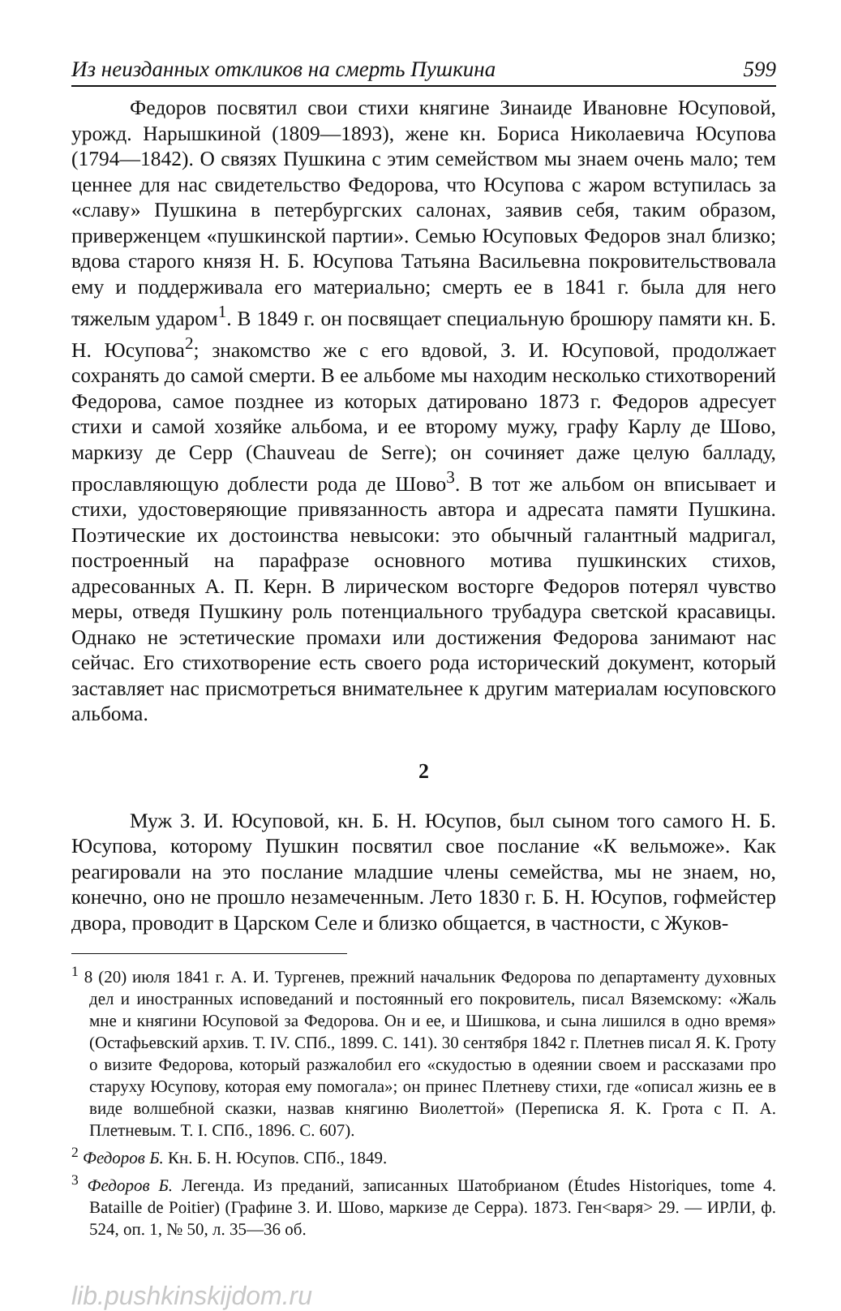Из неизданных откликов на смерть Пушкина 599
Федоров посвятил свои стихи княгине Зинаиде Ивановне Юсуповой, урожд. Нарышкиной (1809—1893), жене кн. Бориса Николаевича Юсупова (1794—1842). О связях Пушкина с этим семейством мы знаем очень мало; тем ценнее для нас свидетельство Федорова, что Юсупова с жаром вступилась за «славу» Пушкина в петербургских салонах, заявив себя, таким образом, приверженцем «пушкинской партии». Семью Юсуповых Федоров знал близко; вдова старого князя Н. Б. Юсупова Татьяна Васильевна покровительствовала ему и поддерживала его материально; смерть ее в 1841 г. была для него тяжелым ударом<sup>1</sup>. В 1849 г. он посвящает специальную брошюру памяти кн. Б. Н. Юсупова<sup>2</sup>; знакомство же с его вдовой, З. И. Юсуповой, продолжает сохранять до самой смерти. В ее альбоме мы находим несколько стихотворений Федорова, самое позднее из которых датировано 1873 г. Федоров адресует стихи и самой хозяйке альбома, и ее второму мужу, графу Карлу де Шово, маркизу де Серр (Chauveau de Serre); он сочиняет даже целую балладу, прославляющую доблести рода де Шово<sup>3</sup>. В тот же альбом он вписывает и стихи, удостоверяющие привязанность автора и адресата памяти Пушкина. Поэтические их достоинства невысоки: это обычный галантный мадригал, построенный на парафразе основного мотива пушкинских стихов, адресованных А. П. Керн. В лирическом восторге Федоров потерял чувство меры, отведя Пушкину роль потенциального трубадура светской красавицы. Однако не эстетические промахи или достижения Федорова занимают нас сейчас. Его стихотворение есть своего рода исторический документ, который заставляет нас присмотреться внимательнее к другим материалам юсуповского альбома.
2
Муж З. И. Юсуповой, кн. Б. Н. Юсупов, был сыном того самого Н. Б. Юсупова, которому Пушкин посвятил свое послание «К вельможе». Как реагировали на это послание младшие члены семейства, мы не знаем, но, конечно, оно не прошло незамеченным. Лето 1830 г. Б. Н. Юсупов, гофмейстер двора, проводит в Царском Селе и близко общается, в частности, с Жуков-
<sup>1</sup> 8 (20) июля 1841 г. А. И. Тургенев, прежний начальник Федорова по департаменту духовных дел и иностранных исповеданий и постоянный его покровитель, писал Вяземскому: «Жаль мне и княгини Юсуповой за Федорова. Он и ее, и Шишкова, и сына лишился в одно время» (Остафьевский архив. Т. IV. СПб., 1899. С. 141). 30 сентября 1842 г. Плетнев писал Я. К. Гроту о визите Федорова, который разжалобил его «скудостью в одеянии своем и рассказами про старуху Юсупову, которая ему помогала»; он принес Плетневу стихи, где «описал жизнь ее в виде волшебной сказки, назвав княгиню Виолеттой» (Переписка Я. К. Грота с П. А. Плетневым. Т. I. СПб., 1896. С. 607).
<sup>2</sup> Федоров Б. Кн. Б. Н. Юсупов. СПб., 1849.
<sup>3</sup> Федоров Б. Легенда. Из преданий, записанных Шатобрианом (Études Historiques, tome 4. Bataille de Poitier) (Графине З. И. Шово, маркизе де Серра). 1873. Ген<варя> 29. — ИРЛИ, ф. 524, оп. 1, № 50, л. 35—36 об.
lib.pushkinskijdom.ru